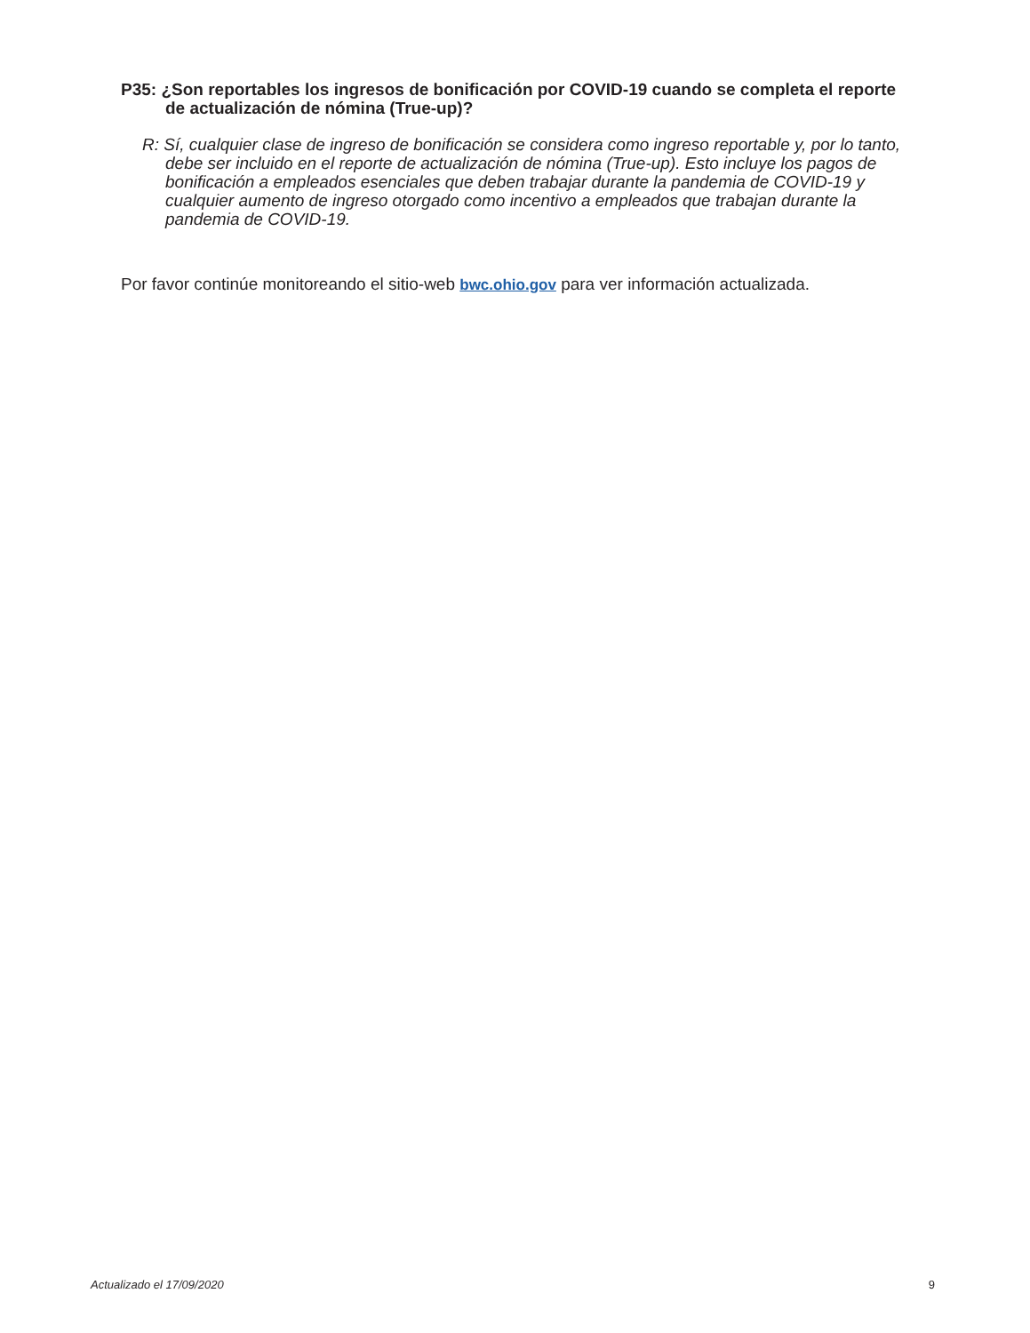P35: ¿Son reportables los ingresos de bonificación por COVID-19 cuando se completa el reporte de actualización de nómina (True-up)?
R: Sí, cualquier clase de ingreso de bonificación se considera como ingreso reportable y, por lo tanto, debe ser incluido en el reporte de actualización de nómina (True-up). Esto incluye los pagos de bonificación a empleados esenciales que deben trabajar durante la pandemia de COVID-19 y cualquier aumento de ingreso otorgado como incentivo a empleados que trabajan durante la pandemia de COVID-19.
Por favor continúe monitoreando el sitio-web bwc.ohio.gov para ver información actualizada.
Actualizado el 17/09/2020 9